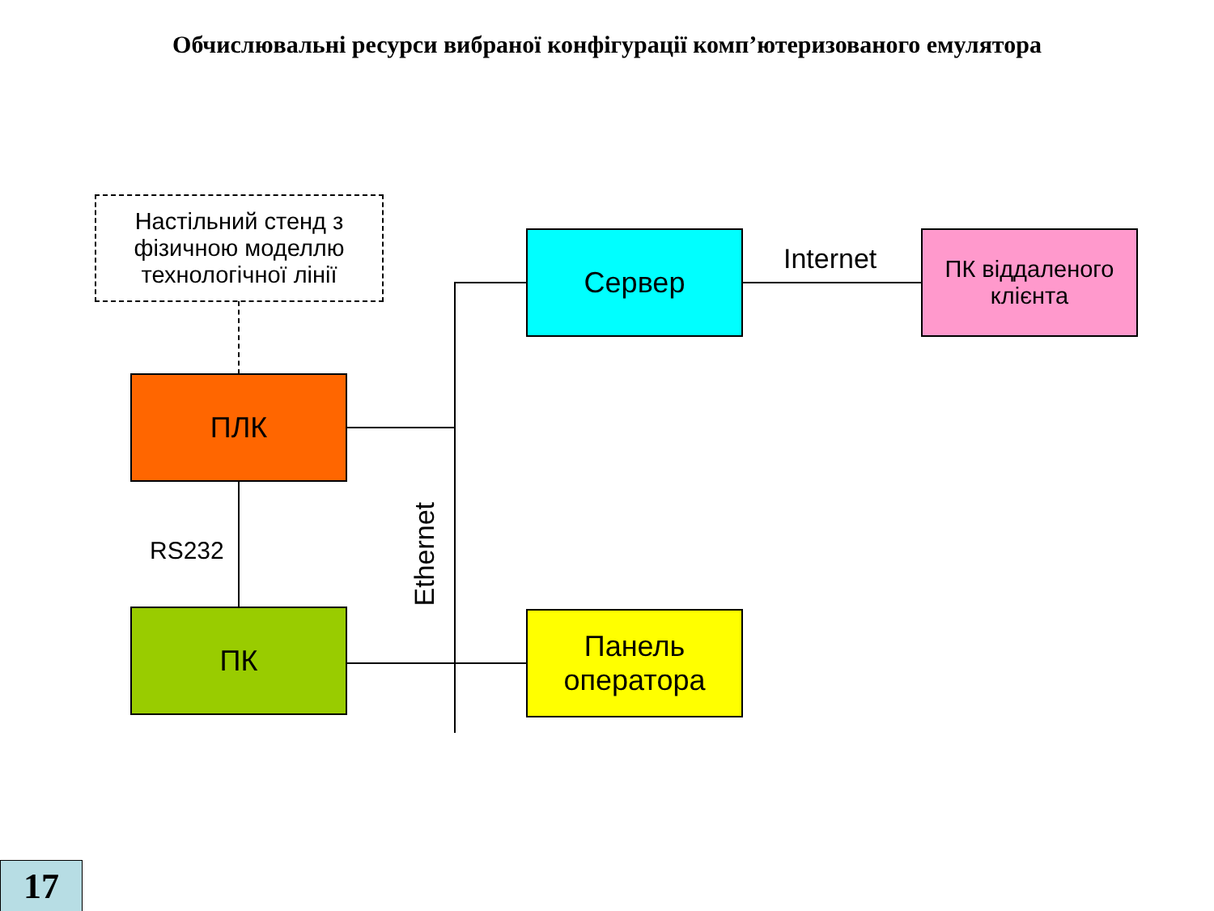Обчислювальні ресурси вибраної конфігурації комп’ютеризованого емулятора
Настільний стенд з фізичною моделлю технологічної лінії
Сервер Internet
ПК віддаленого клієнта
ПЛК
RS232
Ethernet
ПК
Панель оператора
17